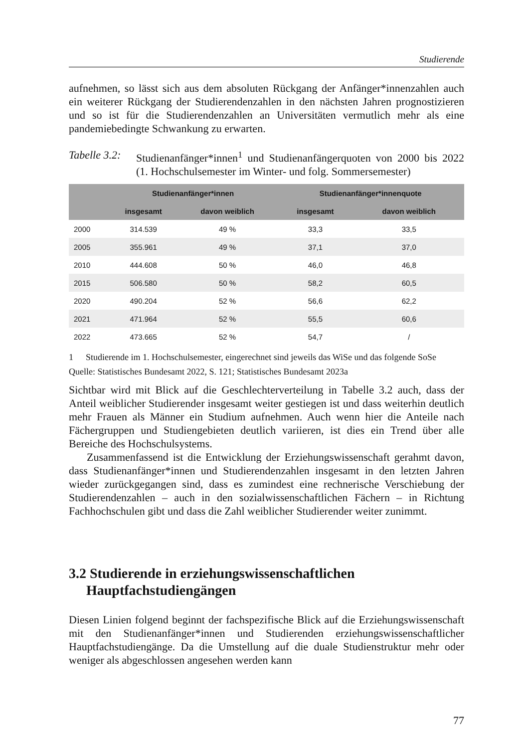Studierende
aufnehmen, so lässt sich aus dem absoluten Rückgang der Anfänger*innenzahlen auch ein weiterer Rückgang der Studierendenzahlen in den nächsten Jahren prognostizieren und so ist für die Studierendenzahlen an Universitäten vermutlich mehr als eine pandemiebedingte Schwankung zu erwarten.
Tabelle 3.2:
Studienanfänger*innen<sup>1</sup> und Studienanfängerquoten von 2000 bis 2022 (1. Hochschulsemester im Winter- und folg. Sommersemester)
| | Studienanfänger*innen | | Studienanfänger*innenquote | |
| --- | --- | --- | --- | --- |
| | insgesamt | davon weiblich | insgesamt | davon weiblich |
| 2000 | 314.539 | 49 % | 33,3 | 33,5 |
| 2005 | 355.961 | 49 % | 37,1 | 37,0 |
| 2010 | 444.608 | 50 % | 46,0 | 46,8 |
| 2015 | 506.580 | 50 % | 58,2 | 60,5 |
| 2020 | 490.204 | 52 % | 56,6 | 62,2 |
| 2021 | 471.964 | 52 % | 55,5 | 60,6 |
| 2022 | 473.665 | 52 % | 54,7 | / |
1 Studierende im 1. Hochschulsemester, eingerechnet sind jeweils das WiSe und das folgende SoSe
Quelle: Statistisches Bundesamt 2022, S. 121; Statistisches Bundesamt 2023a
Sichtbar wird mit Blick auf die Geschlechterverteilung in Tabelle 3.2 auch, dass der Anteil weiblicher Studierender insgesamt weiter gestiegen ist und dass weiterhin deutlich mehr Frauen als Männer ein Studium aufnehmen. Auch wenn hier die Anteile nach Fächergruppen und Studiengebieten deutlich variieren, ist dies ein Trend über alle Bereiche des Hochschulsystems.
Zusammenfassend ist die Entwicklung der Erziehungswissenschaft gerahmt davon, dass Studienanfänger*innen und Studierendenzahlen insgesamt in den letzten Jahren wieder zurückgegangen sind, dass es zumindest eine rechnerische Verschiebung der Studierendenzahlen – auch in den sozialwissenschaftlichen Fächern – in Richtung Fachhochschulen gibt und dass die Zahl weiblicher Studierender weiter zunimmt.
3.2 Studierende in erziehungswissenschaftlichen
Hauptfachstudiengängen
Diesen Linien folgend beginnt der fachspezifische Blick auf die Erziehungswissenschaft mit den Studienanfänger*innen und Studierenden erziehungswissenschaftlicher Hauptfachstudiengänge. Da die Umstellung auf die duale Studienstruktur mehr oder weniger als abgeschlossen angesehen werden kann
77